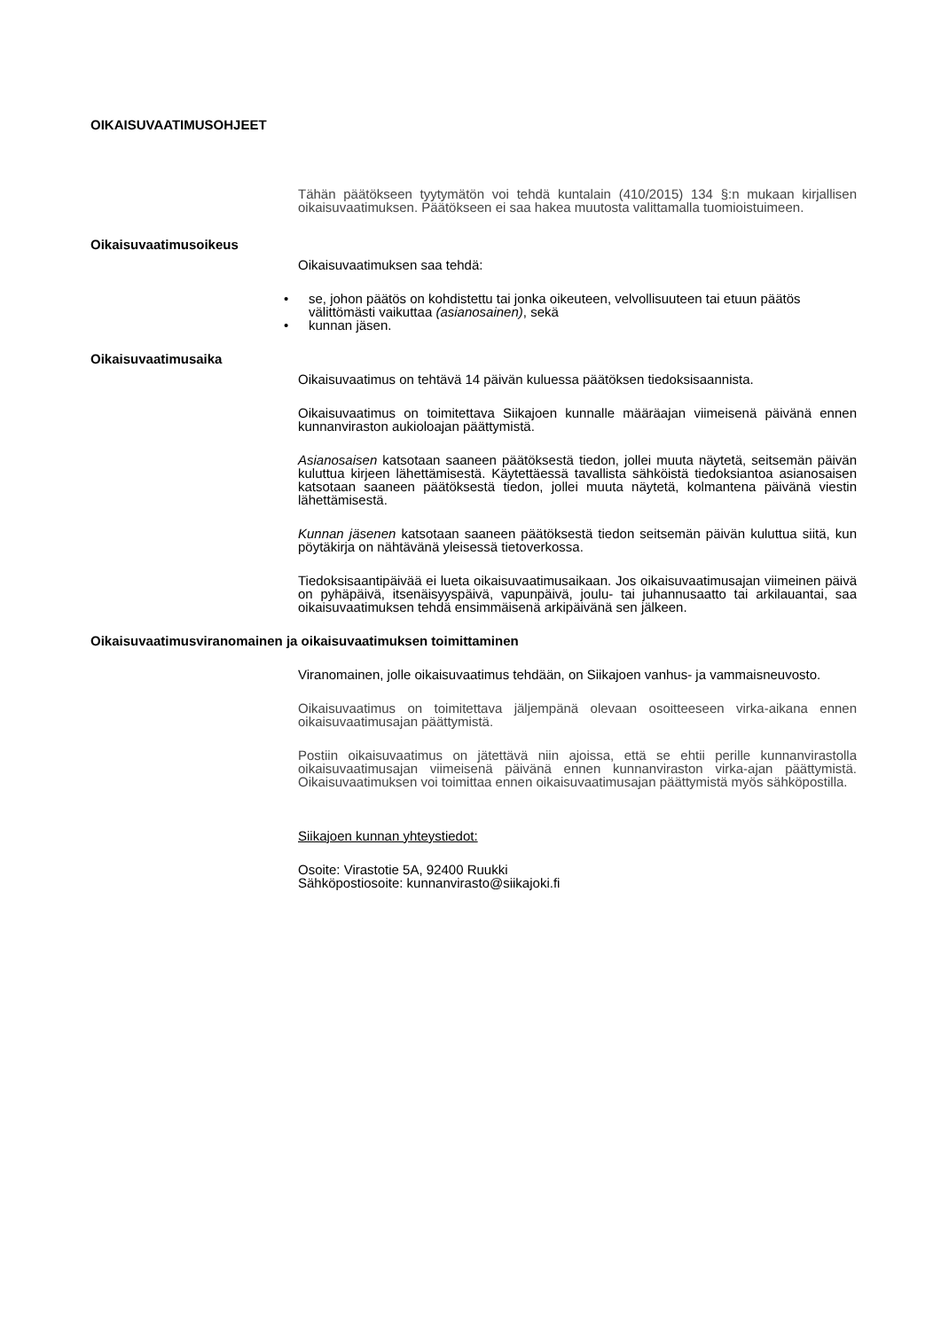OIKAISUVAATIMUSOHJEET
Tähän päätökseen tyytymätön voi tehdä kuntalain (410/2015) 134 §:n mukaan kirjallisen oikaisuvaatimuksen. Päätökseen ei saa hakea muutosta valittamalla tuomioistuimeen.
Oikaisuvaatimusoikeus
Oikaisuvaatimuksen saa tehdä:
• se, johon päätös on kohdistettu tai jonka oikeuteen, velvollisuuteen tai etuun päätös välittömästi vaikuttaa (asianosainen), sekä
• kunnan jäsen.
Oikaisuvaatimusaika
Oikaisuvaatimus on tehtävä 14 päivän kuluessa päätöksen tiedoksisaannista.
Oikaisuvaatimus on toimitettava Siikajoen kunnalle määräajan viimeisenä päivänä ennen kunnanviraston aukioloajan päättymistä.
Asianosaisen katsotaan saaneen päätöksestä tiedon, jollei muuta näytetä, seitsemän päivän kuluttua kirjeen lähettämisestä. Käytettäessä tavallista sähköistä tiedoksiantoa asianosaisen katsotaan saaneen päätöksestä tiedon, jollei muuta näytetä, kolmantena päivänä viestin lähettämisestä.
Kunnan jäsenen katsotaan saaneen päätöksestä tiedon seitsemän päivän kuluttua siitä, kun pöytäkirja on nähtävänä yleisessä tietoverkossa.
Tiedoksisaantipäivää ei lueta oikaisuvaatimusaikaan. Jos oikaisuvaatimusajan viimeinen päivä on pyhäpäivä, itsenäisyyspäivä, vapunpäivä, joulu- tai juhannusaatto tai arkilauantai, saa oikaisuvaatimuksen tehdä ensimmäisenä arkipäivänä sen jälkeen.
Oikaisuvaatimusviranomainen ja oikaisuvaatimuksen toimittaminen
Viranomainen, jolle oikaisuvaatimus tehdään, on Siikajoen vanhus- ja vammaisneuvosto.
Oikaisuvaatimus on toimitettava jäljempänä olevaan osoitteeseen virka-aikana ennen oikaisuvaatimusajan päättymistä.
Postiin oikaisuvaatimus on jätettävä niin ajoissa, että se ehtii perille kunnanvirastolla oikaisuvaatimusajan viimeisenä päivänä ennen kunnanviraston virka-ajan päättymistä. Oikaisuvaatimuksen voi toimittaa ennen oikaisuvaatimusajan päättymistä myös sähköpostilla.
Siikajoen kunnan yhteystiedot:
Osoite: Virastotie 5A, 92400 Ruukki
Sähköpostiosoite: kunnanvirasto@siikajoki.fi